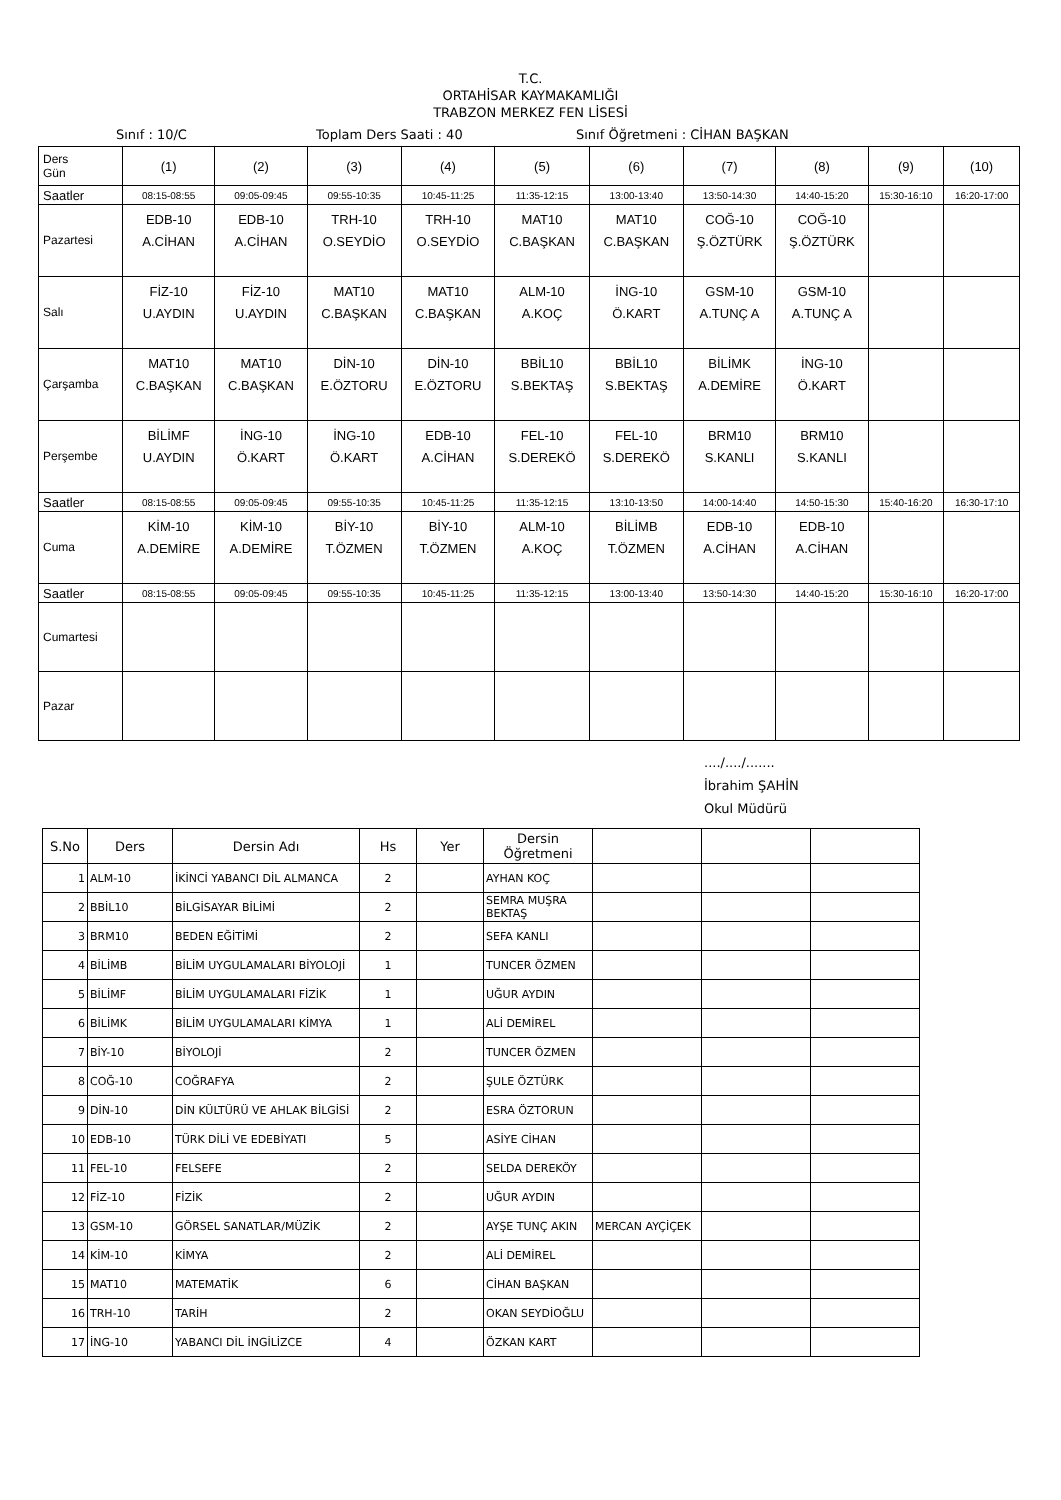T.C.
ORTAHİSAR KAYMAKAMLIĞI
TRABZON MERKEZ FEN LİSESİ
Sınıf : 10/C Toplam Ders Saati : 40 Sınıf Öğretmeni : CİHAN BAŞKAN
| Ders Gün | (1) | (2) | (3) | (4) | (5) | (6) | (7) | (8) | (9) | (10) |
| --- | --- | --- | --- | --- | --- | --- | --- | --- | --- | --- |
| Saatler | 08:15-08:55 | 09:05-09:45 | 09:55-10:35 | 10:45-11:25 | 11:35-12:15 | 13:00-13:40 | 13:50-14:30 | 14:40-15:20 | 15:30-16:10 | 16:20-17:00 |
| Pazartesi | EDB-10 A.CİHAN | EDB-10 A.CİHAN | TRH-10 O.SEYDİO | TRH-10 O.SEYDİO | MAT10 C.BAŞKAN | MAT10 C.BAŞKAN | COĞ-10 Ş.ÖZTÜRK | COĞ-10 Ş.ÖZTÜRK | | |
| Salı | FİZ-10 U.AYDIN | FİZ-10 U.AYDIN | MAT10 C.BAŞKAN | MAT10 C.BAŞKAN | ALM-10 A.KOÇ | İNG-10 Ö.KART | GSM-10 A.TUNÇ A | GSM-10 A.TUNÇ A | | |
| Çarşamba | MAT10 C.BAŞKAN | MAT10 C.BAŞKAN | DİN-10 E.ÖZTORU | DİN-10 E.ÖZTORU | BBİL10 S.BEKTAŞ | BBİL10 S.BEKTAŞ | BİLİMK A.DEMİRE | İNG-10 Ö.KART | | |
| Perşembe | BİLİMF U.AYDIN | İNG-10 Ö.KART | İNG-10 Ö.KART | EDB-10 A.CİHAN | FEL-10 S.DEREKÖ | FEL-10 S.DEREKÖ | BRM10 S.KANLI | BRM10 S.KANLI | | |
| Saatler | 08:15-08:55 | 09:05-09:45 | 09:55-10:35 | 10:45-11:25 | 11:35-12:15 | 13:10-13:50 | 14:00-14:40 | 14:50-15:30 | 15:40-16:20 | 16:30-17:10 |
| Cuma | KİM-10 A.DEMİRE | KİM-10 A.DEMİRE | BİY-10 T.ÖZMEN | BİY-10 T.ÖZMEN | ALM-10 A.KOÇ | BİLİMB T.ÖZMEN | EDB-10 A.CİHAN | EDB-10 A.CİHAN | | |
| Saatler | 08:15-08:55 | 09:05-09:45 | 09:55-10:35 | 10:45-11:25 | 11:35-12:15 | 13:00-13:40 | 13:50-14:30 | 14:40-15:20 | 15:30-16:10 | 16:20-17:00 |
| Cumartesi | | | | | | | | | | |
| Pazar | | | | | | | | | | |
..../..../.......
İbrahim ŞAHİN
Okul Müdürü
| S.No | Ders | Dersin Adı | Hs | Yer | Dersin Öğretmeni | | | |
| --- | --- | --- | --- | --- | --- | --- | --- | --- |
| 1 | ALM-10 | İKİNCİ YABANCI DİL ALMANCA | 2 | | AYHAN KOÇ | | | |
| 2 | BBİL10 | BİLGİSAYAR BİLİMİ | 2 | | SEMRA MUŞRA BEKTAŞ | | | |
| 3 | BRM10 | BEDEN EĞİTİMİ | 2 | | SEFA KANLI | | | |
| 4 | BİLİMB | BİLİM UYGULAMALARI BİYOLOJİ | 1 | | TUNCER ÖZMEN | | | |
| 5 | BİLİMF | BİLİM UYGULAMALARI FİZİK | 1 | | UĞUR AYDIN | | | |
| 6 | BİLİMK | BİLİM UYGULAMALARI KİMYA | 1 | | ALİ DEMİREL | | | |
| 7 | BİY-10 | BİYOLOJİ | 2 | | TUNCER ÖZMEN | | | |
| 8 | COĞ-10 | COĞRAFYA | 2 | | ŞULE ÖZTÜRK | | | |
| 9 | DİN-10 | DİN KÜLTÜRÜ VE AHLAK BİLGİSİ | 2 | | ESRA ÖZTORUN | | | |
| 10 | EDB-10 | TÜRK DİLİ VE EDEBİYATI | 5 | | ASİYE CİHAN | | | |
| 11 | FEL-10 | FELSEFE | 2 | | SELDA DEREKÖY | | | |
| 12 | FİZ-10 | FİZİK | 2 | | UĞUR AYDIN | | | |
| 13 | GSM-10 | GÖRSEL SANATLAR/MÜZİK | 2 | | AYŞE TUNÇ AKIN | MERCAN AYÇİÇEK | | |
| 14 | KİM-10 | KİMYA | 2 | | ALİ DEMİREL | | | |
| 15 | MAT10 | MATEMATİK | 6 | | CİHAN BAŞKAN | | | |
| 16 | TRH-10 | TARİH | 2 | | OKAN SEYDİOĞLU | | | |
| 17 | İNG-10 | YABANCI DİL İNGİLİZCE | 4 | | ÖZKAN KART | | | |